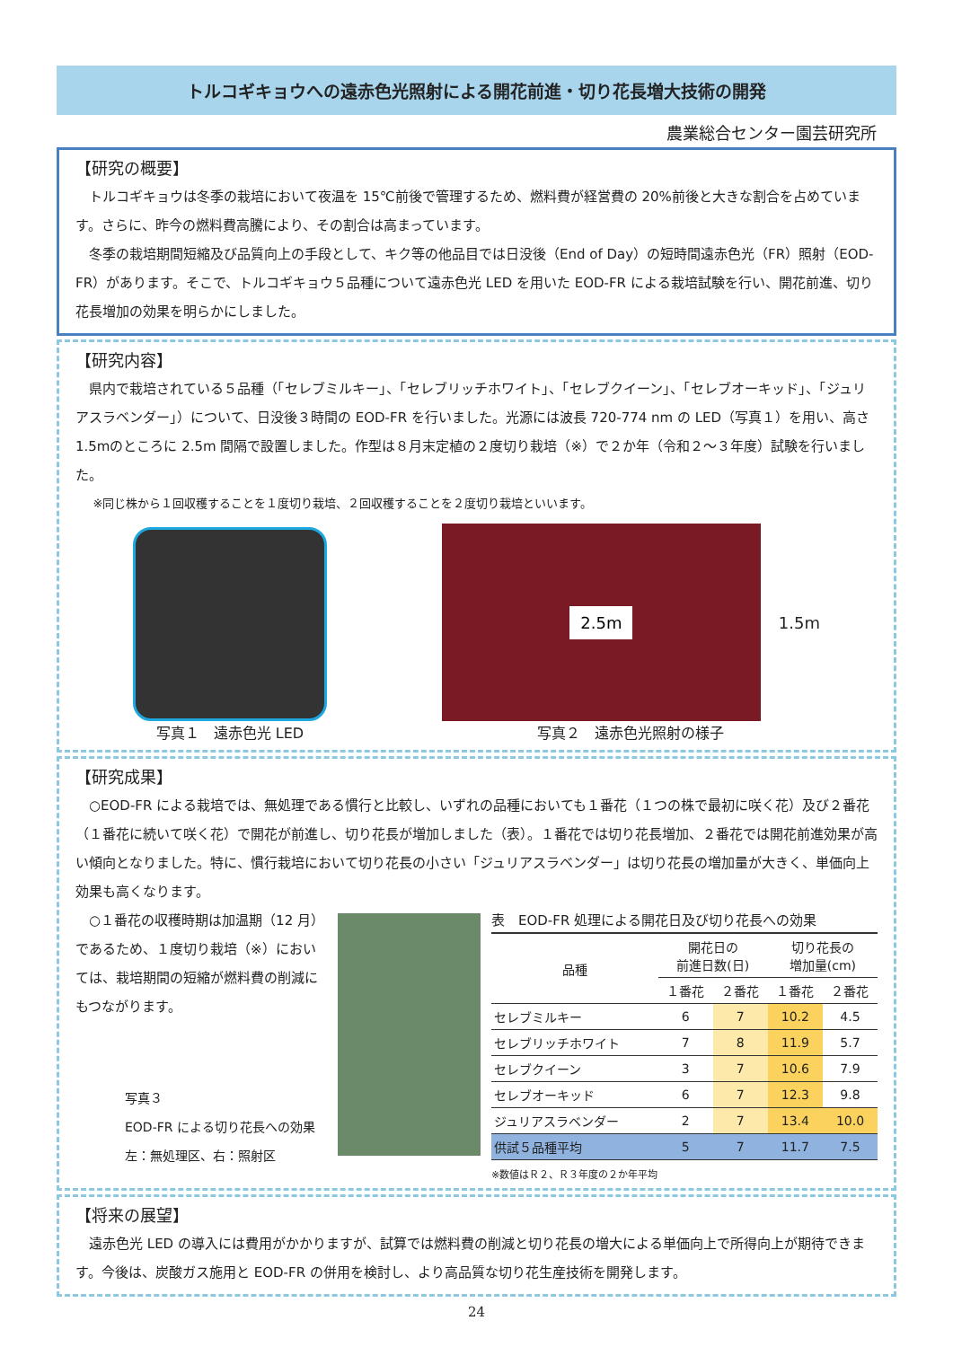トルコギキョウへの遠赤色光照射による開花前進・切り花長増大技術の開発
農業総合センター園芸研究所
【研究の概要】
トルコギキョウは冬季の栽培において夜温を 15℃前後で管理するため、燃料費が経営費の 20%前後と大きな割合を占めています。さらに、昨今の燃料費高騰により、その割合は高まっています。
冬季の栽培期間短縮及び品質向上の手段として、キク等の他品目では日没後（End of Day）の短時間遠赤色光（FR）照射（EOD-FR）があります。そこで、トルコギキョウ５品種について遠赤色光 LED を用いた EOD-FR による栽培試験を行い、開花前進、切り花長増加の効果を明らかにしました。
【研究内容】
県内で栽培されている５品種（「セレブミルキー」、「セレブリッチホワイト」、「セレブクイーン」、「セレブオーキッド」、「ジュリアスラベンダー」）について、日没後３時間の EOD-FR を行いました。光源には波長 720-774 nm の LED（写真１）を用い、高さ 1.5mのところに 2.5m 間隔で設置しました。作型は８月末定植の２度切り栽培（※）で２か年（令和２～３年度）試験を行いました。
※同じ株から１回収穫することを１度切り栽培、２回収穫することを２度切り栽培といいます。
写真１　遠赤色光 LED
2.5m
1.5m
写真２　遠赤色光照射の様子
【研究成果】
○EOD-FR による栽培では、無処理である慣行と比較し、いずれの品種においても１番花（１つの株で最初に咲く花）及び２番花（１番花に続いて咲く花）で開花が前進し、切り花長が増加しました（表）。１番花では切り花長増加、２番花では開花前進効果が高い傾向となりました。特に、慣行栽培において切り花長の小さい「ジュリアスラベンダー」は切り花長の増加量が大きく、単価向上効果も高くなります。
○１番花の収穫時期は加温期（12 月）であるため、１度切り栽培（※）においては、栽培期間の短縮が燃料費の削減にもつながります。
写真３
EOD-FR による切り花長への効果
左：無処理区、右：照射区
表　EOD-FR 処理による開花日及び切り花長への効果
| 品種 | 開花日の 前進日数(日) | | 切り花長の 増加量(cm) | |
| --- | --- | --- | --- | --- |
| | １番花 | ２番花 | １番花 | ２番花 |
| セレブミルキー | 6 | 7 | 10.2 | 4.5 |
| セレブリッチホワイト | 7 | 8 | 11.9 | 5.7 |
| セレブクイーン | 3 | 7 | 10.6 | 7.9 |
| セレブオーキッド | 6 | 7 | 12.3 | 9.8 |
| ジュリアスラベンダー | 2 | 7 | 13.4 | 10.0 |
| 供試５品種平均 | 5 | 7 | 11.7 | 7.5 |
※数値はＲ２、Ｒ３年度の２か年平均
【将来の展望】
遠赤色光 LED の導入には費用がかかりますが、試算では燃料費の削減と切り花長の増大による単価向上で所得向上が期待できます。今後は、炭酸ガス施用と EOD-FR の併用を検討し、より高品質な切り花生産技術を開発します。
24